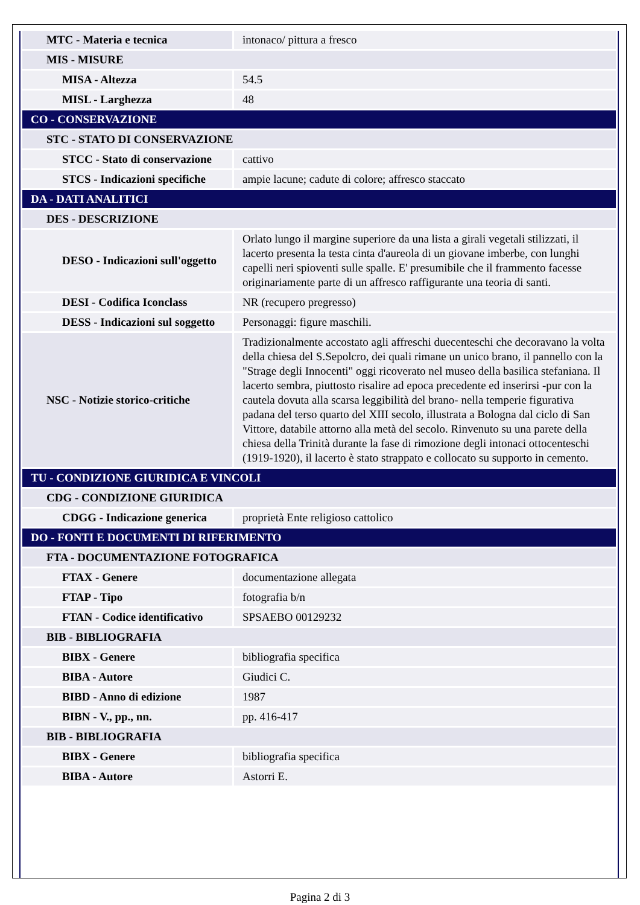| MTC - Materia e tecnica | intonaco/ pittura a fresco |
| MIS - MISURE | |
| MISA - Altezza | 54.5 |
| MISL - Larghezza | 48 |
| CO - CONSERVAZIONE | |
| STC - STATO DI CONSERVAZIONE | |
| STCC - Stato di conservazione | cattivo |
| STCS - Indicazioni specifiche | ampie lacune; cadute di colore; affresco staccato |
| DA - DATI ANALITICI | |
| DES - DESCRIZIONE | |
| DESO - Indicazioni sull'oggetto | Orlato lungo il margine superiore da una lista a girali vegetali stilizzati, il lacerto presenta la testa cinta d'aureola di un giovane imberbe, con lunghi capelli neri spioventi sulle spalle. E' presumibile che il frammento facesse originariamente parte di un affresco raffigurante una teoria di santi. |
| DESI - Codifica Iconclass | NR (recupero pregresso) |
| DESS - Indicazioni sul soggetto | Personaggi: figure maschili. |
| NSC - Notizie storico-critiche | Tradizionalmente accostato agli affreschi duecenteschi che decoravano la volta della chiesa del S.Sepolcro, dei quali rimane un unico brano, il pannello con la "Strage degli Innocenti" oggi ricoverato nel museo della basilica stefaniana. Il lacerto sembra, piuttosto risalire ad epoca precedente ed inserirsi -pur con la cautela dovuta alla scarsa leggibilità del brano- nella temperie figurativa padana del terso quarto del XIII secolo, illustrata a Bologna dal ciclo di San Vittore, databile attorno alla metà del secolo. Rinvenuto su una parete della chiesa della Trinità durante la fase di rimozione degli intonaci ottocenteschi (1919-1920), il lacerto è stato strappato e collocato su supporto in cemento. |
| TU - CONDIZIONE GIURIDICA E VINCOLI | |
| CDG - CONDIZIONE GIURIDICA | |
| CDGG - Indicazione generica | proprietà Ente religioso cattolico |
| DO - FONTI E DOCUMENTI DI RIFERIMENTO | |
| FTA - DOCUMENTAZIONE FOTOGRAFICA | |
| FTAX - Genere | documentazione allegata |
| FTAP - Tipo | fotografia b/n |
| FTAN - Codice identificativo | SPSAEBO 00129232 |
| BIB - BIBLIOGRAFIA | |
| BIBX - Genere | bibliografia specifica |
| BIBA - Autore | Giudici C. |
| BIBD - Anno di edizione | 1987 |
| BIBN - V., pp., nn. | pp. 416-417 |
| BIB - BIBLIOGRAFIA | |
| BIBX - Genere | bibliografia specifica |
| BIBA - Autore | Astorri E. |
Pagina 2 di 3